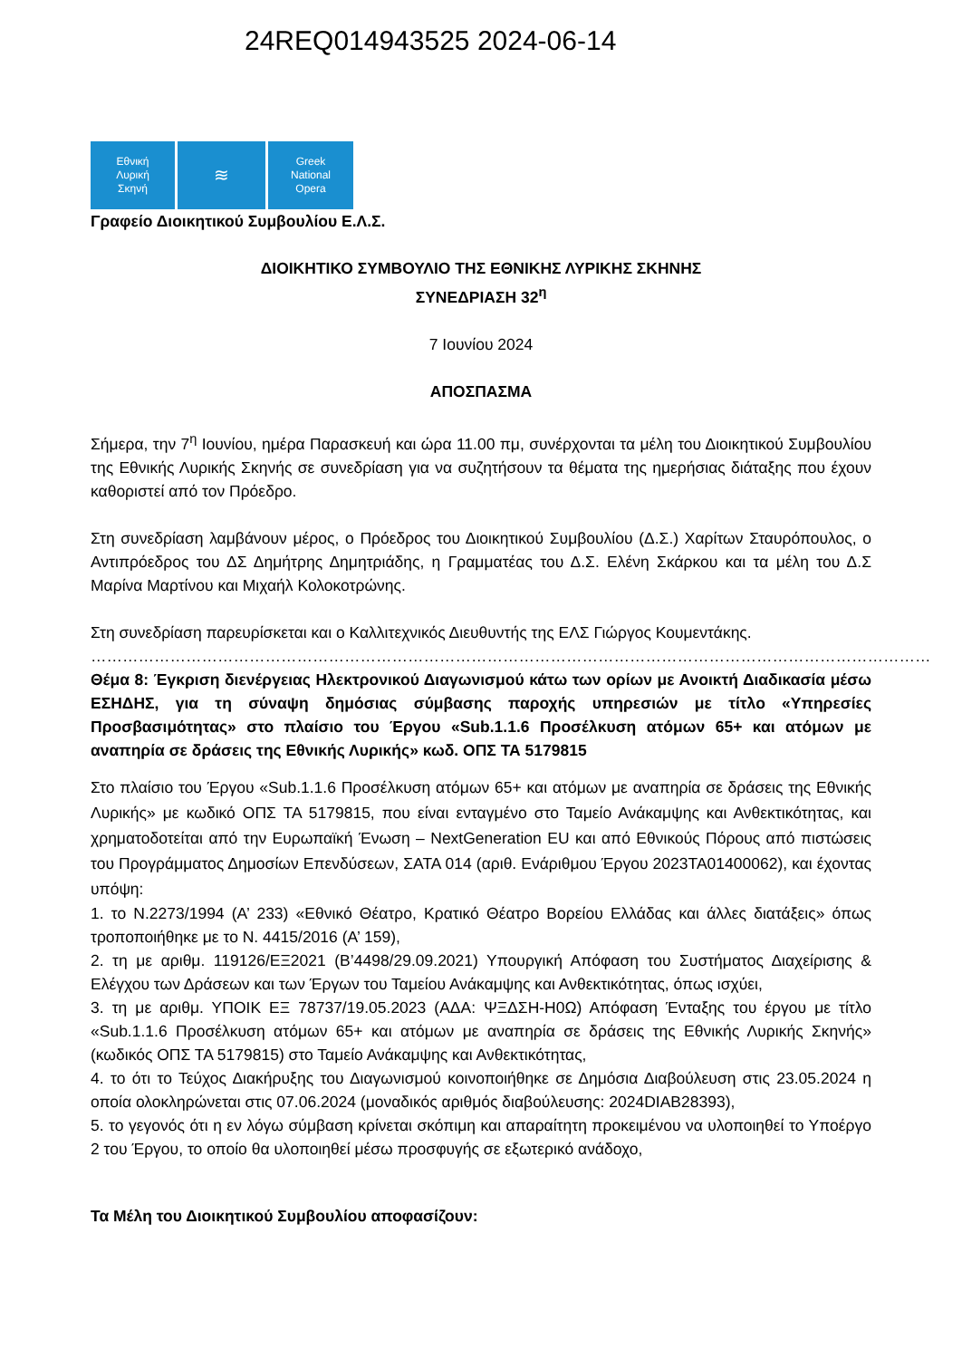24REQ014943525 2024-06-14
Εθνική
Λυρική
Σκηνή
≋
Greek
National
Opera
Γραφείο Διοικητικού Συμβουλίου Ε.Λ.Σ.
ΔΙΟΙΚΗΤΙΚΟ ΣΥΜΒΟΥΛΙΟ ΤΗΣ ΕΘΝΙΚΗΣ ΛΥΡΙΚΗΣ ΣΚΗΝΗΣ
ΣΥΝΕΔΡΙΑΣΗ 32<sup>η</sup>
7 Ιουνίου 2024
ΑΠΟΣΠΑΣΜΑ
Σήμερα, την 7<sup>η</sup> Ιουνίου, ημέρα Παρασκευή και ώρα 11.00 πμ, συνέρχονται τα μέλη του Διοικητικού Συμβουλίου της Εθνικής Λυρικής Σκηνής σε συνεδρίαση για να συζητήσουν τα θέματα της ημερήσιας διάταξης που έχουν καθοριστεί από τον Πρόεδρο.
Στη συνεδρίαση λαμβάνουν μέρος, ο Πρόεδρος του Διοικητικού Συμβουλίου (Δ.Σ.) Χαρίτων Σταυρόπουλος, ο Αντιπρόεδρος του ΔΣ Δημήτρης Δημητριάδης, η Γραμματέας του Δ.Σ. Ελένη Σκάρκου και τα μέλη του Δ.Σ Μαρίνα Μαρτίνου και Μιχαήλ Κολοκοτρώνης.
Στη συνεδρίαση παρευρίσκεται και ο Καλλιτεχνικός Διευθυντής της ΕΛΣ Γιώργος Κουμεντάκης.
……………………………………………………………………………………………………………………………………………
Θέμα 8: Έγκριση διενέργειας Ηλεκτρονικού Διαγωνισμού κάτω των ορίων με Ανοικτή Διαδικασία μέσω ΕΣΗΔΗΣ, για τη σύναψη δημόσιας σύμβασης παροχής υπηρεσιών με τίτλο «Υπηρεσίες Προσβασιμότητας» στο πλαίσιο του Έργου «Sub.1.1.6 Προσέλκυση ατόμων 65+ και ατόμων με αναπηρία σε δράσεις της Εθνικής Λυρικής» κωδ. ΟΠΣ ΤΑ 5179815
Στο πλαίσιο του Έργου «Sub.1.1.6 Προσέλκυση ατόμων 65+ και ατόμων με αναπηρία σε δράσεις της Εθνικής Λυρικής» με κωδικό ΟΠΣ ΤΑ 5179815, που είναι ενταγμένο στο Ταμείο Ανάκαμψης και Ανθεκτικότητας, και χρηματοδοτείται από την Ευρωπαϊκή Ένωση – NextGeneration EU και από Εθνικούς Πόρους από πιστώσεις του Προγράμματος Δημοσίων Επενδύσεων, ΣΑΤΑ 014 (αριθ. Ενάριθμου Έργου 2023ΤΑ01400062), και έχοντας υπόψη:
1. το Ν.2273/1994 (Α’ 233) «Εθνικό Θέατρο, Κρατικό Θέατρο Βορείου Ελλάδας και άλλες διατάξεις» όπως τροποποιήθηκε με το Ν. 4415/2016 (Α’ 159),
2. τη με αριθμ. 119126/ΕΞ2021 (Β’4498/29.09.2021) Υπουργική Απόφαση του Συστήματος Διαχείρισης & Ελέγχου των Δράσεων και των Έργων του Ταμείου Ανάκαμψης και Ανθεκτικότητας, όπως ισχύει,
3. τη με αριθμ. ΥΠΟΙΚ ΕΞ 78737/19.05.2023 (ΑΔΑ: ΨΞΔΣΗ-Η0Ω) Απόφαση Ένταξης του έργου με τίτλο «Sub.1.1.6 Προσέλκυση ατόμων 65+ και ατόμων με αναπηρία σε δράσεις της Εθνικής Λυρικής Σκηνής» (κωδικός ΟΠΣ ΤΑ 5179815) στο Ταμείο Ανάκαμψης και Ανθεκτικότητας,
4. το ότι το Τεύχος Διακήρυξης του Διαγωνισμού κοινοποιήθηκε σε Δημόσια Διαβούλευση στις 23.05.2024 η οποία ολοκληρώνεται στις 07.06.2024 (μοναδικός αριθμός διαβούλευσης: 2024DIAB28393),
5. το γεγονός ότι η εν λόγω σύμβαση κρίνεται σκόπιμη και απαραίτητη προκειμένου να υλοποιηθεί το Υποέργο 2 του Έργου, το οποίο θα υλοποιηθεί μέσω προσφυγής σε εξωτερικό ανάδοχο,
Τα Μέλη του Διοικητικού Συμβουλίου αποφασίζουν: